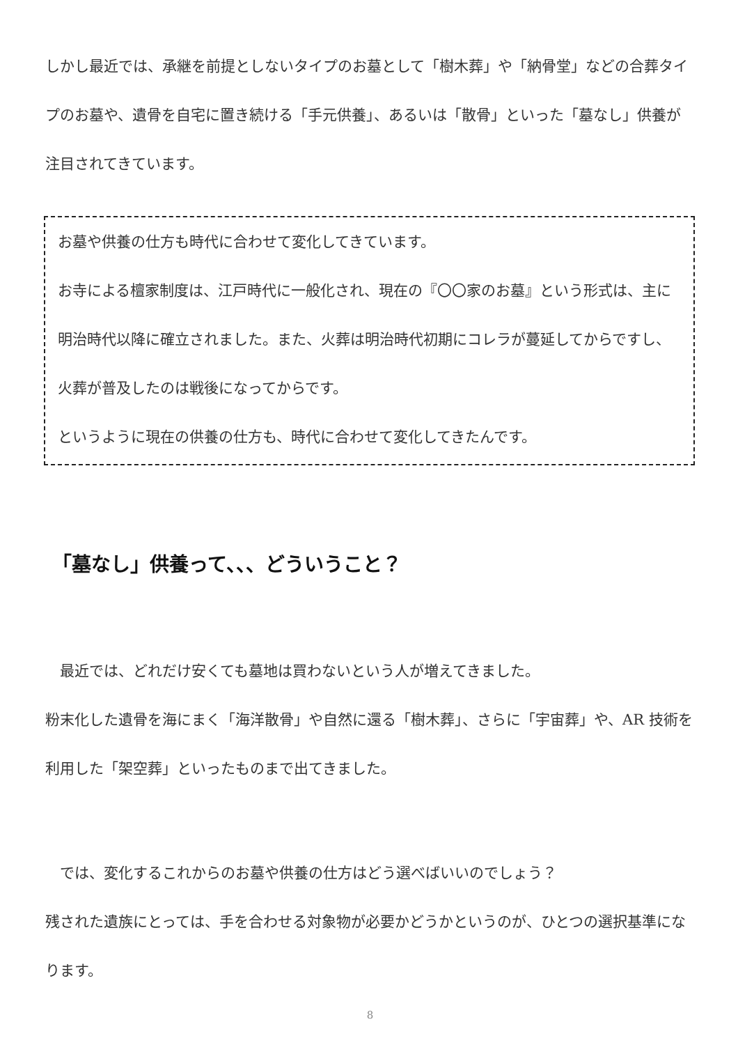しかし最近では、承継を前提としないタイプのお墓として「樹木葬」や「納骨堂」などの合葬タイプのお墓や、遺骨を自宅に置き続ける「手元供養」、あるいは「散骨」といった「墓なし」供養が注目されてきています。
お墓や供養の仕方も時代に合わせて変化してきています。
お寺による檀家制度は、江戸時代に一般化され、現在の『〇〇家のお墓』という形式は、主に明治時代以降に確立されました。また、火葬は明治時代初期にコレラが蔓延してからですし、火葬が普及したのは戦後になってからです。
というように現在の供養の仕方も、時代に合わせて変化してきたんです。
「墓なし」供養って、、、どういうこと？
　最近では、どれだけ安くても墓地は買わないという人が増えてきました。
粉末化した遺骨を海にまく「海洋散骨」や自然に還る「樹木葬」、さらに「宇宙葬」や、AR 技術を利用した「架空葬」といったものまで出てきました。
　では、変化するこれからのお墓や供養の仕方はどう選べばいいのでしょう？
残された遺族にとっては、手を合わせる対象物が必要かどうかというのが、ひとつの選択基準になります。
8